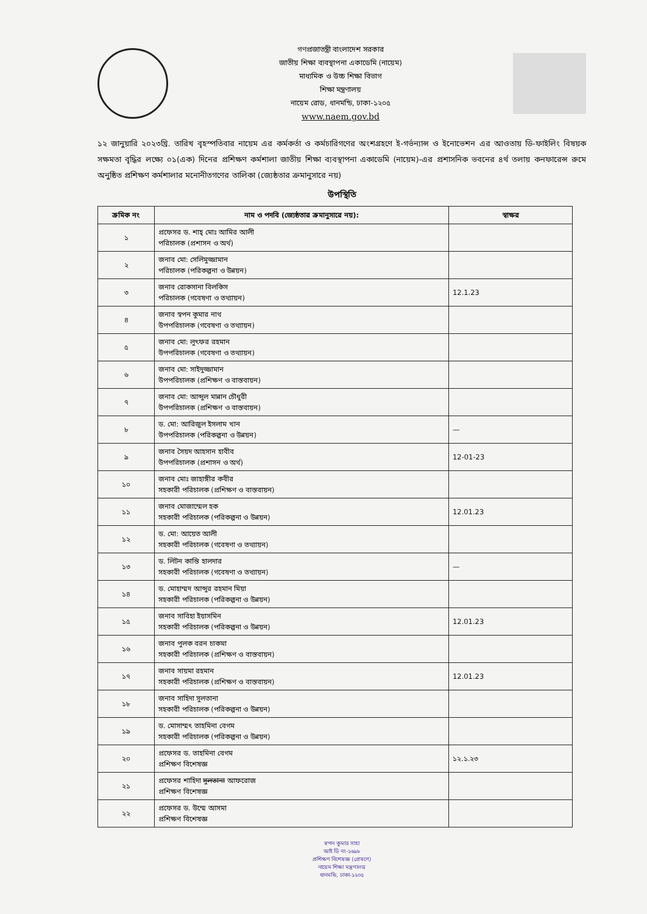গণপ্রজাতন্ত্রী বাংলাদেশ সরকার
জাতীয় শিক্ষা ব্যবস্থাপনা একাডেমি (নায়েম)
মাধ্যমিক ও উচ্চ শিক্ষা বিভাগ
শিক্ষা মন্ত্রণালয়
নায়েম রোড, ধানমন্ডি, ঢাকা-১২০৫
www.naem.gov.bd
১২ জানুয়ারি ২০২৩খ্রি. তারিখ বৃহস্পতিবার নায়েম এর কর্মকর্তা ও কর্মচারিগণের অংশগ্রহণে ই-গর্ভন্যান্স ও ইনোভেশন এর আওতায় ডি-ফাইলিং বিষয়ক সক্ষমতা বৃদ্ধির লক্ষ্যে ০১(এক) দিনের প্রশিক্ষণ কর্মশালা জাতীয় শিক্ষা ব্যবস্থাপনা একাডেমি (নায়েম)-এর প্রশাসনিক ভবনের ৪র্থ তলায় কনফারেন্স রুমে অনুষ্ঠিত প্রশিক্ষণ কর্মশালার মনোনীতগণের তালিকা (জ্যেষ্ঠতার ক্রমানুসারে নয়)
উপস্থিতি
| ক্রমিক নং | নাম ও পদবি (জ্যেষ্ঠতার ক্রমানুসারে নয়): | স্বাক্ষর |
| --- | --- | --- |
| ১ | প্রফেসর ড. শাহ্ মোঃ আমির আলী পরিচালক (প্রশাসন ও অর্থ) | |
| ২ | জনাব মো: সেলিমুজ্জামান পরিচালক (পরিকল্পনা ও উন্নয়ন) | |
| ৩ | জনাব রোকসানা বিলকিস পরিচালক (গবেষণা ও তথ্যায়ন) | 12.1.23 |
| ৪ | জনাব স্বপন কুমার নাথ উপপরিচালক (গবেষণা ও তথ্যায়ন) | |
| ৫ | জনাব মো: লুৎফর রহমান উপপরিচালক (গবেষণা ও তথ্যায়ন) | |
| ৬ | জনাব মো: সাইদুজ্জামান উপপরিচালক (প্রশিক্ষণ ও বাস্তবায়ন) | |
| ৭ | জনাব মো: আব্দুল মান্নান চৌধুরী উপপরিচালক (প্রশিক্ষণ ও বাস্তবায়ন) | |
| ৮ | ড. মো: আরিজুল ইসলাম খান উপপরিচালক (পরিকল্পনা ও উন্নয়ন) | — |
| ৯ | জনাব সৈয়দ আহসান হাবীব উপপরিচালক (প্রশাসন ও অর্থ) | 12-01-23 |
| ১০ | জনাব মোঃ জাহাঙ্গীর কবীর সহকারী পরিচালক (প্রশিক্ষণ ও বাস্তবায়ন) | |
| ১১ | জনাব মোজাম্মেল হক সহকারী পরিচালক (পরিকল্পনা ও উন্নয়ন) | 12.01.23 |
| ১২ | ড. মো: আয়েত আলী সহকারী পরিচালক (গবেষণা ও তথ্যায়ন) | |
| ১৩ | ড. লিটন কান্তি হালদার সহকারী পরিচালক (গবেষণা ও তথ্যায়ন) | — |
| ১৪ | ড. মোহাম্মদ আব্দুর রহমান মিয়া সহকারী পরিচালক (পরিকল্পনা ও উন্নয়ন) | |
| ১৫ | জনাব সাবিহা ইয়াসমিন সহকারী পরিচালক (পরিকল্পনা ও উন্নয়ন) | 12.01.23 |
| ১৬ | জনাব পুলক বরন চাকমা সহকারী পরিচালক (প্রশিক্ষণ ও বাস্তবায়ন) | |
| ১৭ | জনাব সায়মা রহমান সহকারী পরিচালক (প্রশিক্ষণ ও বাস্তবায়ন) | 12.01.23 |
| ১৮ | জনাব সাহিদা সুলতানা সহকারী পরিচালক (পরিকল্পনা ও উন্নয়ন) | |
| ১৯ | ড. মোসাম্মৎ তাহমিনা বেগম সহকারী পরিচালক (পরিকল্পনা ও উন্নয়ন) | |
| ২০ | প্রফেসর ড. তাহমিনা বেগম প্রশিক্ষণ বিশেষজ্ঞ | ১২.১.২৩ |
| ২১ | প্রফেসর শাহিদা সুলতানা আফরোজ প্রশিক্ষণ বিশেষজ্ঞ | |
| ২২ | প্রফেসর ড. উম্মে আসমা প্রশিক্ষণ বিশেষজ্ঞ | |
স্বপন কুমার সাহা
আই ডি নং-১৬৯৮
প্রশিক্ষণ বিশেষজ্ঞ (প্রেষণে)
নায়েম শিক্ষা মন্ত্রণালয়
ধানমন্ডি, ঢাকা-১২০৫